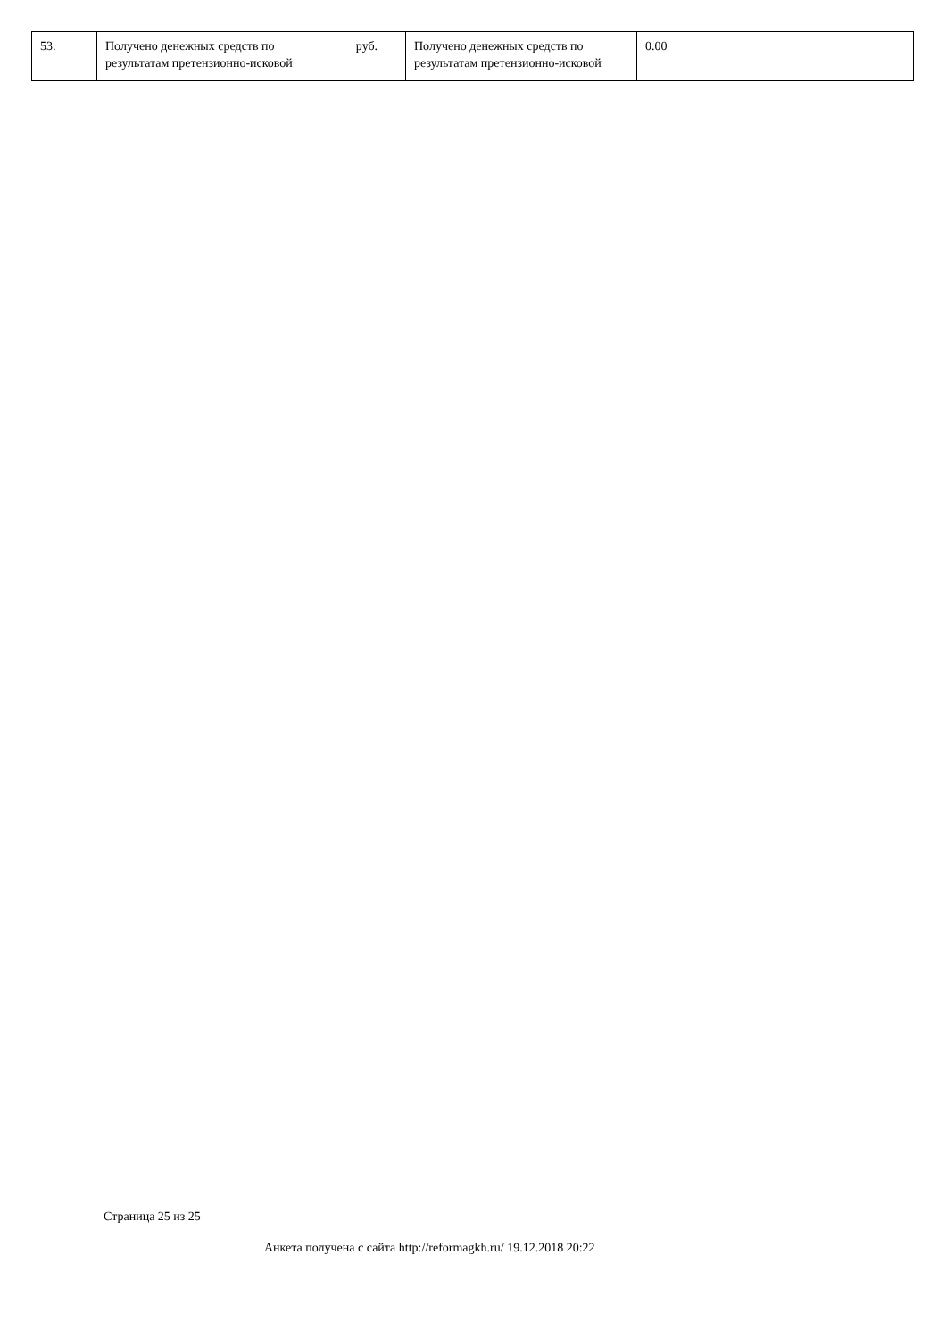| 53. | Получено денежных средств по результатам претензионно-исковой | руб. | Получено денежных средств по результатам претензионно-исковой | 0.00 |
Страница 25 из 25
Анкета получена с сайта http://reformagkh.ru/ 19.12.2018 20:22